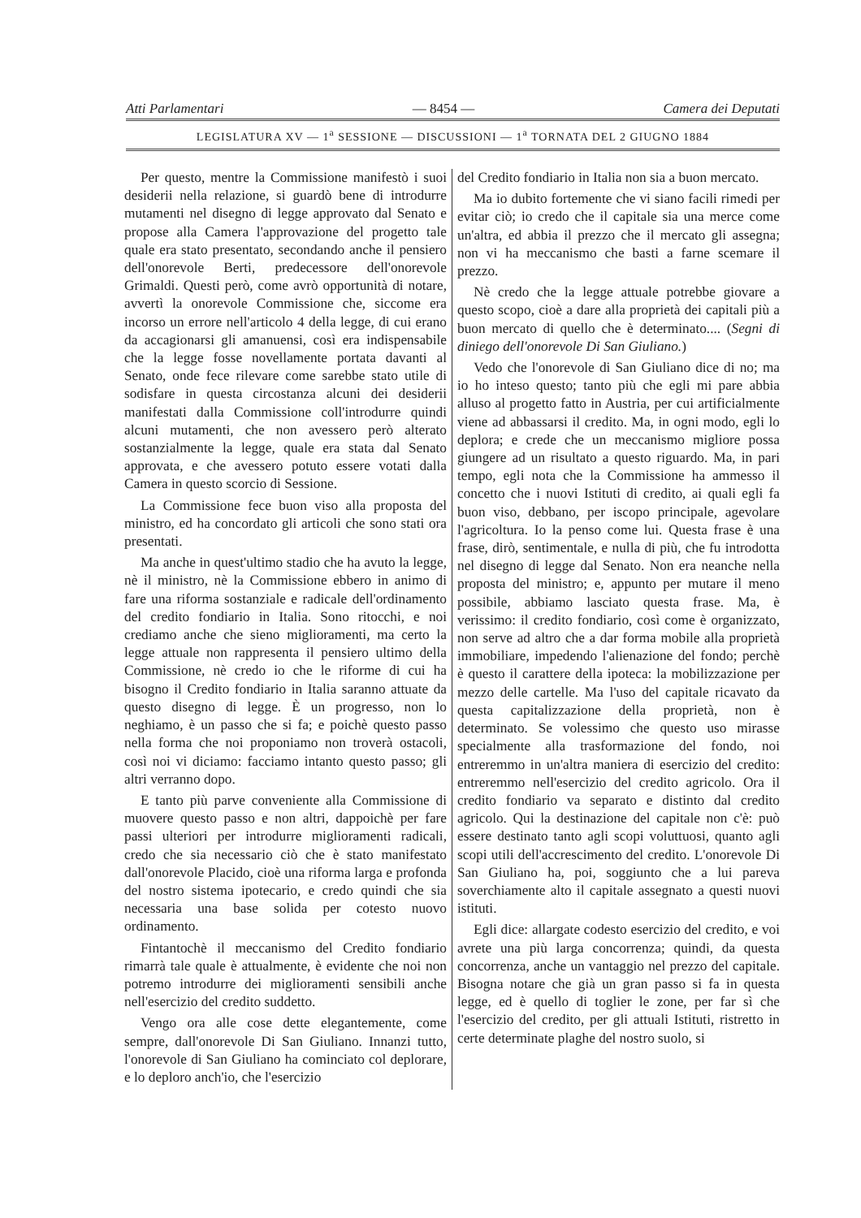Atti Parlamentari — 8454 — Camera dei Deputati
LEGISLATURA XV — 1<sup>a</sup> SESSIONE — DISCUSSIONI — 1<sup>a</sup> TORNATA DEL 2 GIUGNO 1884
Per questo, mentre la Commissione manifestò i suoi desiderii nella relazione, si guardò bene di introdurre mutamenti nel disegno di legge approvato dal Senato e propose alla Camera l'approvazione del progetto tale quale era stato presentato, secondando anche il pensiero dell'onorevole Berti, predecessore dell'onorevole Grimaldi. Questi però, come avrò opportunità di notare, avvertì la onorevole Commissione che, siccome era incorso un errore nell'articolo 4 della legge, di cui erano da accagionarsi gli amanuensi, così era indispensabile che la legge fosse novellamente portata davanti al Senato, onde fece rilevare come sarebbe stato utile di sodisfare in questa circostanza alcuni dei desiderii manifestati dalla Commissione coll'introdurre quindi alcuni mutamenti, che non avessero però alterato sostanzialmente la legge, quale era stata dal Senato approvata, e che avessero potuto essere votati dalla Camera in questo scorcio di Sessione.
La Commissione fece buon viso alla proposta del ministro, ed ha concordato gli articoli che sono stati ora presentati.
Ma anche in quest'ultimo stadio che ha avuto la legge, nè il ministro, nè la Commissione ebbero in animo di fare una riforma sostanziale e radicale dell'ordinamento del credito fondiario in Italia. Sono ritocchi, e noi crediamo anche che sieno miglioramenti, ma certo la legge attuale non rappresenta il pensiero ultimo della Commissione, nè credo io che le riforme di cui ha bisogno il Credito fondiario in Italia saranno attuate da questo disegno di legge. È un progresso, non lo neghiamo, è un passo che si fa; e poichè questo passo nella forma che noi proponiamo non troverà ostacoli, così noi vi diciamo: facciamo intanto questo passo; gli altri verranno dopo.
E tanto più parve conveniente alla Commissione di muovere questo passo e non altri, dappoichè per fare passi ulteriori per introdurre miglioramenti radicali, credo che sia necessario ciò che è stato manifestato dall'onorevole Placido, cioè una riforma larga e profonda del nostro sistema ipotecario, e credo quindi che sia necessaria una base solida per cotesto nuovo ordinamento.
Fintantochè il meccanismo del Credito fondiario rimarrà tale quale è attualmente, è evidente che noi non potremo introdurre dei miglioramenti sensibili anche nell'esercizio del credito suddetto.
Vengo ora alle cose dette elegantemente, come sempre, dall'onorevole Di San Giuliano. Innanzi tutto, l'onorevole di San Giuliano ha cominciato col deplorare, e lo deploro anch'io, che l'esercizio
del Credito fondiario in Italia non sia a buon mercato.
Ma io dubito fortemente che vi siano facili rimedi per evitar ciò; io credo che il capitale sia una merce come un'altra, ed abbia il prezzo che il mercato gli assegna; non vi ha meccanismo che basti a farne scemare il prezzo.
Nè credo che la legge attuale potrebbe giovare a questo scopo, cioè a dare alla proprietà dei capitali più a buon mercato di quello che è determinato.... (Segni di diniego dell'onorevole Di San Giuliano.)
Vedo che l'onorevole di San Giuliano dice di no; ma io ho inteso questo; tanto più che egli mi pare abbia alluso al progetto fatto in Austria, per cui artificialmente viene ad abbassarsi il credito. Ma, in ogni modo, egli lo deplora; e crede che un meccanismo migliore possa giungere ad un risultato a questo riguardo. Ma, in pari tempo, egli nota che la Commissione ha ammesso il concetto che i nuovi Istituti di credito, ai quali egli fa buon viso, debbano, per iscopo principale, agevolare l'agricoltura. Io la penso come lui. Questa frase è una frase, dirò, sentimentale, e nulla di più, che fu introdotta nel disegno di legge dal Senato. Non era neanche nella proposta del ministro; e, appunto per mutare il meno possibile, abbiamo lasciato questa frase. Ma, è verissimo: il credito fondiario, così come è organizzato, non serve ad altro che a dar forma mobile alla proprietà immobiliare, impedendo l'alienazione del fondo; perchè è questo il carattere della ipoteca: la mobilizzazione per mezzo delle cartelle. Ma l'uso del capitale ricavato da questa capitalizzazione della proprietà, non è determinato. Se volessimo che questo uso mirasse specialmente alla trasformazione del fondo, noi entreremmo in un'altra maniera di esercizio del credito: entreremmo nell'esercizio del credito agricolo. Ora il credito fondiario va separato e distinto dal credito agricolo. Qui la destinazione del capitale non c'è: può essere destinato tanto agli scopi voluttuosi, quanto agli scopi utili dell'accrescimento del credito. L'onorevole Di San Giuliano ha, poi, soggiunto che a lui pareva soverchiamente alto il capitale assegnato a questi nuovi istituti.
Egli dice: allargate codesto esercizio del credito, e voi avrete una più larga concorrenza; quindi, da questa concorrenza, anche un vantaggio nel prezzo del capitale. Bisogna notare che già un gran passo si fa in questa legge, ed è quello di toglier le zone, per far sì che l'esercizio del credito, per gli attuali Istituti, ristretto in certe determinate plaghe del nostro suolo, si